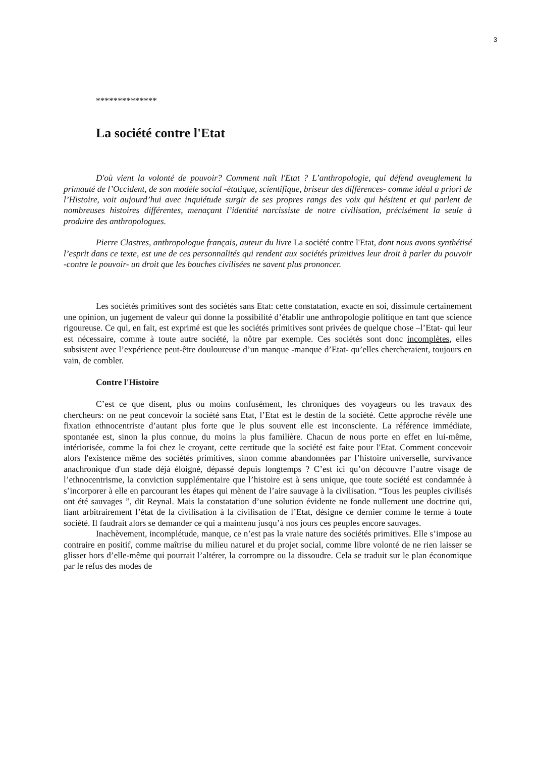3
**************
La société contre l'Etat
D'où vient la volonté de pouvoir? Comment naît l'Etat ? L’anthropologie, qui défend aveuglement la primauté de l’Occident, de son modèle social -étatique, scientifique, briseur des différences- comme idéal a priori de l’Histoire, voit aujourd’hui avec inquiétude surgir de ses propres rangs des voix qui hésitent et qui parlent de nombreuses histoires différentes, menaçant l’identité narcissiste de notre civilisation, précisément la seule à produire des anthropologues.
Pierre Clastres, anthropologue français, auteur du livre La société contre l'Etat, dont nous avons synthétisé l’esprit dans ce texte, est une de ces personnalités qui rendent aux sociétés primitives leur droit à parler du pouvoir -contre le pouvoir- un droit que les bouches civilisées ne savent plus prononcer.
Les sociétés primitives sont des sociétés sans Etat: cette constatation, exacte en soi, dissimule certainement une opinion, un jugement de valeur qui donne la possibilité d’établir une anthropologie politique en tant que science rigoureuse. Ce qui, en fait, est exprimé est que les sociétés primitives sont privées de quelque chose –l’Etat- qui leur est nécessaire, comme à toute autre société, la nôtre par exemple. Ces sociétés sont donc incomplètes, elles subsistent avec l’expérience peut-être douloureuse d’un manque -manque d’Etat- qu’elles chercheraient, toujours en vain, de combler.
Contre l'Histoire
C’est ce que disent, plus ou moins confusément, les chroniques des voyageurs ou les travaux des chercheurs: on ne peut concevoir la société sans Etat, l’Etat est le destin de la société. Cette approche révèle une fixation ethnocentriste d’autant plus forte que le plus souvent elle est inconsciente. La référence immédiate, spontanée est, sinon la plus connue, du moins la plus familière. Chacun de nous porte en effet en lui-même, intériorisée, comme la foi chez le croyant, cette certitude que la société est faite pour l'Etat. Comment concevoir alors l'existence même des sociétés primitives, sinon comme abandonnées par l’histoire universelle, survivance anachronique d'un stade déjà éloigné, dépassé depuis longtemps ? C’est ici qu’on découvre l’autre visage de l’ethnocentrisme, la conviction supplémentaire que l’histoire est à sens unique, que toute société est condamnée à s’incorporer à elle en parcourant les étapes qui mènent de l’aire sauvage à la civilisation. “Tous les peuples civilisés ont été sauvages ”, dit Reynal. Mais la constatation d’une solution évidente ne fonde nullement une doctrine qui, liant arbitrairement l’état de la civilisation à la civilisation de l’Etat, désigne ce dernier comme le terme à toute société. Il faudrait alors se demander ce qui a maintenu jusqu’à nos jours ces peuples encore sauvages.
Inachèvement, incomplétude, manque, ce n’est pas la vraie nature des sociétés primitives. Elle s’impose au contraire en positif, comme maîtrise du milieu naturel et du projet social, comme libre volonté de ne rien laisser se glisser hors d’elle-même qui pourrait l’altérer, la corrompre ou la dissoudre. Cela se traduit sur le plan économique par le refus des modes de